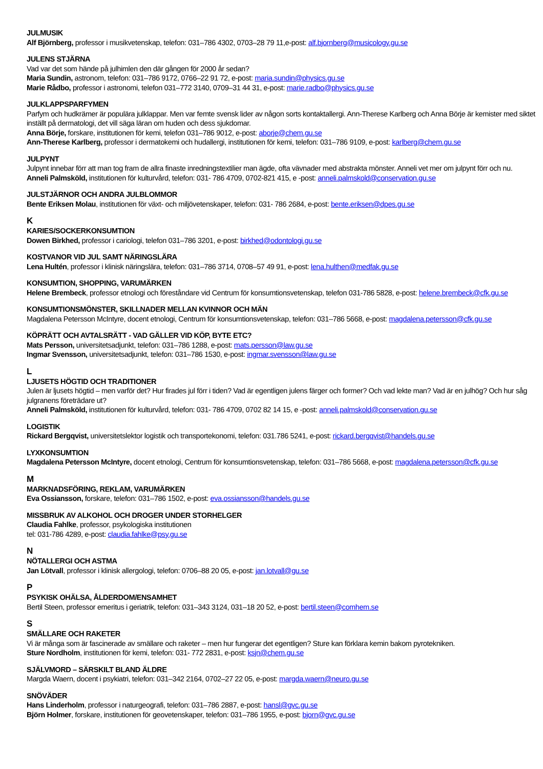JULMUSIK
Alf Björnberg, professor i musikvetenskap, telefon: 031–786 4302, 0703–28 79 11,e-post: alf.bjornberg@musicology.gu.se
JULENS STJÄRNA
Vad var det som hände på julhimlen den där gången för 2000 år sedan?
Maria Sundin, astronom, telefon: 031–786 9172, 0766–22 91 72, e-post: maria.sundin@physics.gu.se
Marie Rådbo, professor i astronomi, telefon 031–772 3140, 0709–31 44 31, e-post: marie.radbo@physics.gu.se
JULKLAPPSPARFYMEN
Parfym och hudkrämer är populära julklappar. Men var femte svensk lider av någon sorts kontaktallergi. Ann-Therese Karlberg och Anna Börje är kemister med siktet inställt på dermatologi, det vill säga läran om huden och dess sjukdomar.
Anna Börje, forskare, institutionen för kemi, telefon 031–786 9012, e-post: aborje@chem.gu.se
Ann-Therese Karlberg, professor i dermatokemi och hudallergi, institutionen för kemi, telefon: 031–786 9109, e-post: karlberg@chem.gu.se
JULPYNT
Julpynt innebar förr att man tog fram de allra finaste inredningstextilier man ägde, ofta vävnader med abstrakta mönster. Anneli vet mer om julpynt förr och nu.
Anneli Palmsköld, institutionen för kulturvård, telefon: 031- 786 4709, 0702-821 415, e -post: anneli.palmskold@conservation.gu.se
JULSTJÄRNOR OCH ANDRA JULBLOMMOR
Bente Eriksen Molau, institutionen för växt- och miljövetenskaper, telefon: 031- 786 2684, e-post: bente.eriksen@dpes.gu.se
K
KARIES/SOCKERKONSUMTION
Dowen Birkhed, professor i cariologi, telefon 031–786 3201, e-post: birkhed@odontologi.gu.se
KOSTVANOR VID JUL SAMT NÄRINGSLÄRA
Lena Hultén, professor i klinisk näringslära, telefon: 031–786 3714, 0708–57 49 91, e-post: lena.hulthen@medfak.gu.se
KONSUMTION, SHOPPING, VARUMÄRKEN
Helene Brembeck, professor etnologi och föreståndare vid Centrum för konsumtionsvetenskap, telefon 031-786 5828, e-post: helene.brembeck@cfk.gu.se
KONSUMTIONSMÖNSTER, SKILLNADER MELLAN KVINNOR OCH MÄN
Magdalena Petersson McIntyre, docent etnologi, Centrum för konsumtionsvetenskap, telefon: 031–786 5668, e-post: magdalena.petersson@cfk.gu.se
KÖPRÄTT OCH AVTALSRÄTT - VAD GÄLLER VID KÖP, BYTE ETC?
Mats Persson, universitetsadjunkt, telefon: 031–786 1288, e-post: mats.persson@law.gu.se
Ingmar Svensson, universitetsadjunkt, telefon: 031–786 1530, e-post: ingmar.svensson@law.gu.se
L
LJUSETS HÖGTID OCH TRADITIONER
Julen är ljusets högtid – men varför det? Hur firades jul förr i tiden? Vad är egentligen julens färger och former? Och vad lekte man? Vad är en julhög? Och hur såg julgranens företrädare ut?
Anneli Palmsköld, institutionen för kulturvård, telefon: 031- 786 4709, 0702 82 14 15, e -post: anneli.palmskold@conservation.gu.se
LOGISTIK
Rickard Bergqvist, universitetslektor logistik och transportekonomi, telefon: 031.786 5241, e-post: rickard.bergqvist@handels.gu.se
LYXKONSUMTION
Magdalena Petersson McIntyre, docent etnologi, Centrum för konsumtionsvetenskap, telefon: 031–786 5668, e-post: magdalena.petersson@cfk.gu.se
M
MARKNADSFÖRING, REKLAM, VARUMÄRKEN
Eva Ossiansson, forskare, telefon: 031–786 1502, e-post: eva.ossiansson@handels.gu.se
MISSBRUK AV ALKOHOL OCH DROGER UNDER STORHELGER
Claudia Fahlke, professor, psykologiska institutionen
tel: 031-786 4289, e-post: claudia.fahlke@psy.gu.se
N
NÖTALLERGI OCH ASTMA
Jan Lötvall, professor i klinisk allergologi, telefon: 0706–88 20 05, e-post: jan.lotvall@gu.se
P
PSYKISK OHÄLSA, ÅLDERDOM/ENSAMHET
Bertil Steen, professor emeritus i geriatrik, telefon: 031–343 3124, 031–18 20 52, e-post: bertil.steen@comhem.se
S
SMÄLLARE OCH RAKETER
Vi är många som är fascinerade av smällare och raketer – men hur fungerar det egentligen? Sture kan förklara kemin bakom pyrotekniken.
Sture Nordholm, institutionen för kemi, telefon: 031- 772 2831, e-post: ksjn@chem.gu.se
SJÄLVMORD – SÄRSKILT BLAND ÄLDRE
Margda Waern, docent i psykiatri, telefon: 031–342 2164, 0702–27 22 05, e-post: margda.waern@neuro.gu.se
SNÖVÄDER
Hans Linderholm, professor i naturgeografi, telefon: 031–786 2887, e-post: hansl@gvc.gu.se
Björn Holmer, forskare, institutionen för geovetenskaper, telefon: 031–786 1955, e-post: bjorn@gvc.gu.se